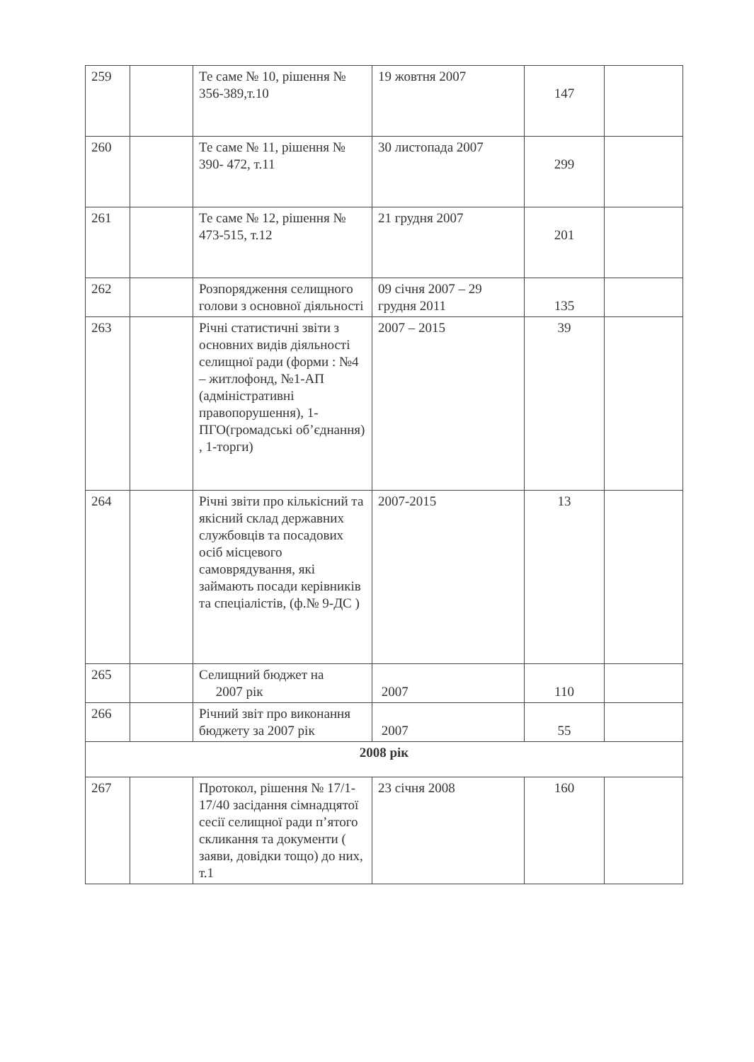| 259 | | Те саме № 10, рішення № 356-389,т.10 | 19 жовтня 2007 | 147 | |
| 260 | | Те саме № 11, рішення № 390- 472, т.11 | 30 листопада 2007 | 299 | |
| 261 | | Те саме № 12, рішення № 473-515, т.12 | 21 грудня 2007 | 201 | |
| 262 | | Розпорядження селищного голови з основної діяльності | 09 січня 2007 – 29 грудня 2011 | 135 | |
| 263 | | Річні статистичні звіти з основних видів діяльності селищної ради (форми : №4 – житлофонд, №1-АП (адміністративні правопорушення), 1- ПГО(громадські об’єднання) , 1-торги) | 2007 – 2015 | 39 | |
| 264 | | Річні звіти про кількісний та якісний склад державних службовців та посадових осіб місцевого самоврядування, які займають посади керівників та спеціалістів, (ф.№ 9-ДС ) | 2007-2015 | 13 | |
| 265 | | Селищний бюджет на 2007 рік | 2007 | 110 | |
| 266 | | Річний звіт про виконання бюджету за 2007 рік | 2007 | 55 | |
| 2008 рік | | | | | |
| 267 | | Протокол, рішення № 17/1- 17/40 засідання сімнадцятої сесії селищної ради п’ятого скликання та документи ( заяви, довідки тощо) до них, т.1 | 23 січня 2008 | 160 | |